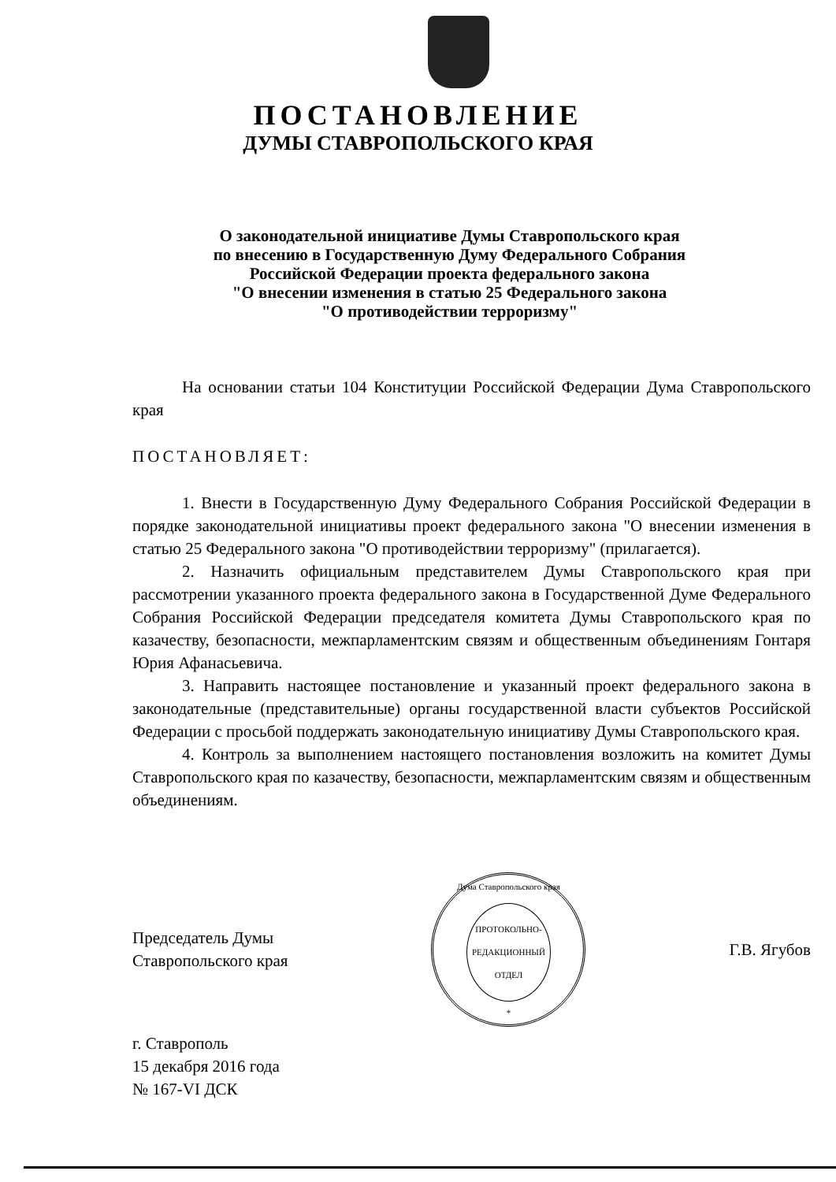ПОСТАНОВЛЕНИЕ
ДУМЫ СТАВРОПОЛЬСКОГО КРАЯ
О законодательной инициативе Думы Ставропольского края
по внесению в Государственную Думу Федерального Собрания
Российской Федерации проекта федерального закона
"О внесении изменения в статью 25 Федерального закона
"О противодействии терроризму"
На основании статьи 104 Конституции Российской Федерации Дума Ставропольского края
ПОСТАНОВЛЯЕТ:
1. Внести в Государственную Думу Федерального Собрания Российской Федерации в порядке законодательной инициативы проект федерального закона "О внесении изменения в статью 25 Федерального закона "О противодействии терроризму" (прилагается).
2. Назначить официальным представителем Думы Ставропольского края при рассмотрении указанного проекта федерального закона в Государственной Думе Федерального Собрания Российской Федерации председателя комитета Думы Ставропольского края по казачеству, безопасности, межпарламентским связям и общественным объединениям Гонтаря Юрия Афанасьевича.
3. Направить настоящее постановление и указанный проект федерального закона в законодательные (представительные) органы государственной власти субъектов Российской Федерации с просьбой поддержать законодательную инициативу Думы Ставропольского края.
4. Контроль за выполнением настоящего постановления возложить на комитет Думы Ставропольского края по казачеству, безопасности, межпарламентским связям и общественным объединениям.
Председатель Думы
Ставропольского края
Дума Ставропольского края
ПРОТОКОЛЬНО-
РЕДАКЦИОННЫЙ
ОТДЕЛ
*
Г.В. Ягубов
г. Ставрополь
15 декабря 2016 года
№ 167-VI ДСК